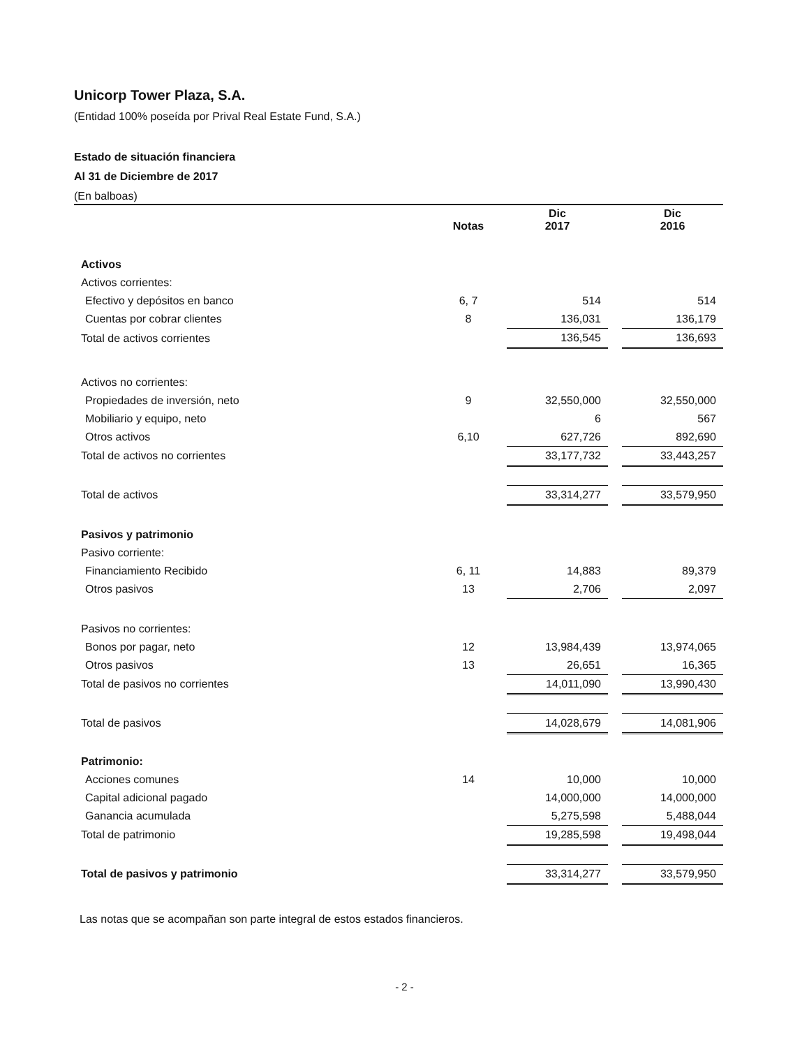Unicorp Tower Plaza, S.A.
(Entidad 100% poseída por Prival Real Estate Fund, S.A.)
Estado de situación financiera
Al 31 de Diciembre de 2017
(En balboas)
| | Notas | Dic 2017 | | Dic 2016 |
| Activos | | | | |
| Activos corrientes: | | | | |
| Efectivo y depósitos en banco | 6, 7 | 514 | | 514 |
| Cuentas por cobrar clientes | 8 | 136,031 | | 136,179 |
| Total de activos corrientes | | 136,545 | | 136,693 |
| Activos no corrientes: | | | | |
| Propiedades de inversión, neto | 9 | 32,550,000 | | 32,550,000 |
| Mobiliario y equipo, neto | | 6 | | 567 |
| Otros activos | 6,10 | 627,726 | | 892,690 |
| Total de activos no corrientes | | 33,177,732 | | 33,443,257 |
| Total de activos | | 33,314,277 | | 33,579,950 |
| Pasivos y patrimonio | | | | |
| Pasivo corriente: | | | | |
| Financiamiento Recibido | 6, 11 | 14,883 | | 89,379 |
| Otros pasivos | 13 | 2,706 | | 2,097 |
| Pasivos no corrientes: | | | | |
| Bonos por pagar, neto | 12 | 13,984,439 | | 13,974,065 |
| Otros pasivos | 13 | 26,651 | | 16,365 |
| Total de pasivos no corrientes | | 14,011,090 | | 13,990,430 |
| Total de pasivos | | 14,028,679 | | 14,081,906 |
| Patrimonio: | | | | |
| Acciones comunes | 14 | 10,000 | | 10,000 |
| Capital adicional pagado | | 14,000,000 | | 14,000,000 |
| Ganancia acumulada | | 5,275,598 | | 5,488,044 |
| Total de patrimonio | | 19,285,598 | | 19,498,044 |
| Total de pasivos y patrimonio | | 33,314,277 | | 33,579,950 |
Las notas que se acompañan son parte integral de estos estados financieros.
- 2 -